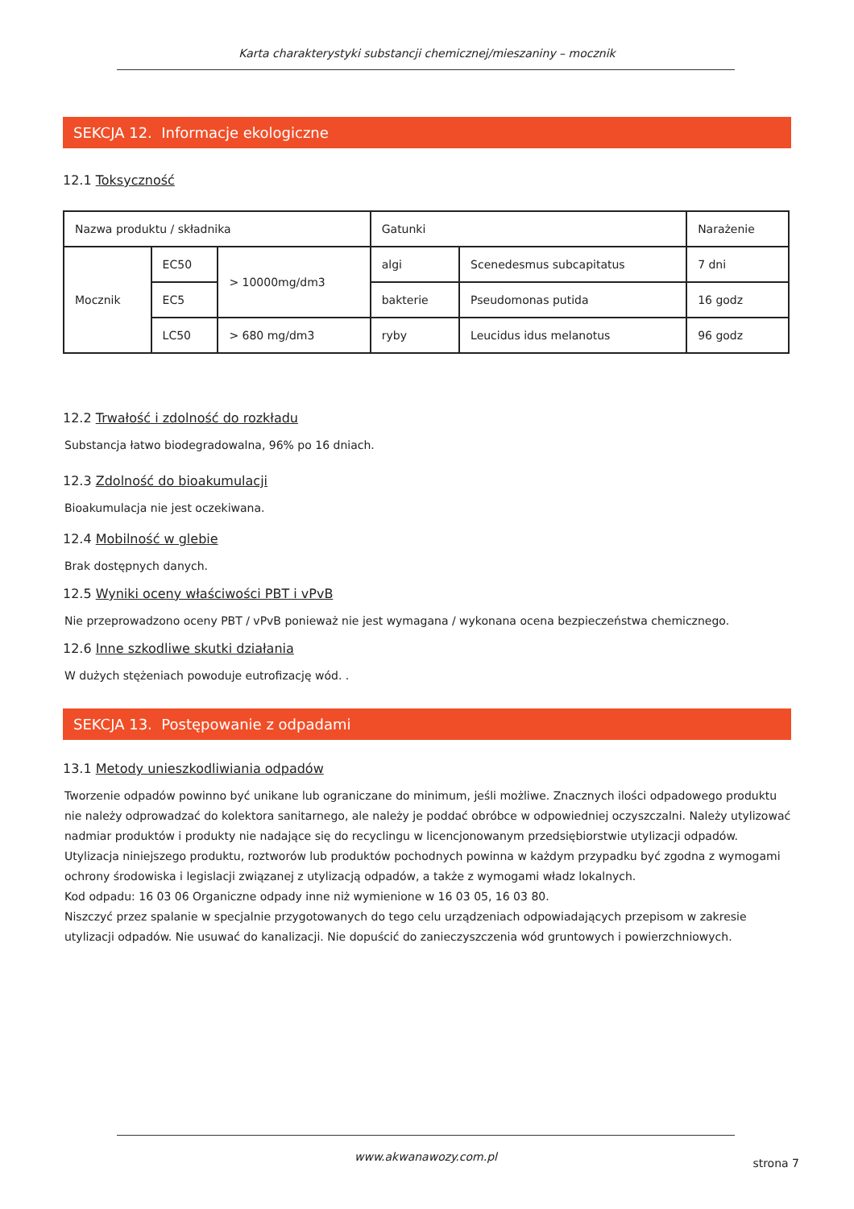Karta charakterystyki substancji chemicznej/mieszaniny – mocznik
SEKCJA 12. Informacje ekologiczne
12.1 Toksyczność
| Nazwa produktu / składnika | | | Gatunki | | Narażenie |
| Mocznik | EC50 | > 10000mg/dm3 | algi | Scenedesmus subcapitatus | 7 dni |
| | EC5 | | bakterie | Pseudomonas putida | 16 godz |
| | LC50 | > 680 mg/dm3 | ryby | Leucidus idus melanotus | 96 godz |
12.2 Trwałość i zdolność do rozkładu
Substancja łatwo biodegradowalna, 96% po 16 dniach.
12.3 Zdolność do bioakumulacji
Bioakumulacja nie jest oczekiwana.
12.4 Mobilność w glebie
Brak dostępnych danych.
12.5 Wyniki oceny właściwości PBT i vPvB
Nie przeprowadzono oceny PBT / vPvB ponieważ nie jest wymagana / wykonana ocena bezpieczeństwa chemicznego.
12.6 Inne szkodliwe skutki działania
W dużych stężeniach powoduje eutrofizację wód. .
SEKCJA 13. Postępowanie z odpadami
13.1 Metody unieszkodliwiania odpadów
Tworzenie odpadów powinno być unikane lub ograniczane do minimum, jeśli możliwe. Znacznych ilości odpadowego produktu nie należy odprowadzać do kolektora sanitarnego, ale należy je poddać obróbce w odpowiedniej oczyszczalni. Należy utylizować nadmiar produktów i produkty nie nadające się do recyclingu w licencjonowanym przedsiębiorstwie utylizacji odpadów. Utylizacja niniejszego produktu, roztworów lub produktów pochodnych powinna w każdym przypadku być zgodna z wymogami ochrony środowiska i legislacji związanej z utylizacją odpadów, a także z wymogami władz lokalnych.
Kod odpadu: 16 03 06 Organiczne odpady inne niż wymienione w 16 03 05, 16 03 80.
Niszczyć przez spalanie w specjalnie przygotowanych do tego celu urządzeniach odpowiadających przepisom w zakresie utylizacji odpadów. Nie usuwać do kanalizacji. Nie dopuścić do zanieczyszczenia wód gruntowych i powierzchniowych.
www.akwanawozy.com.pl strona 7